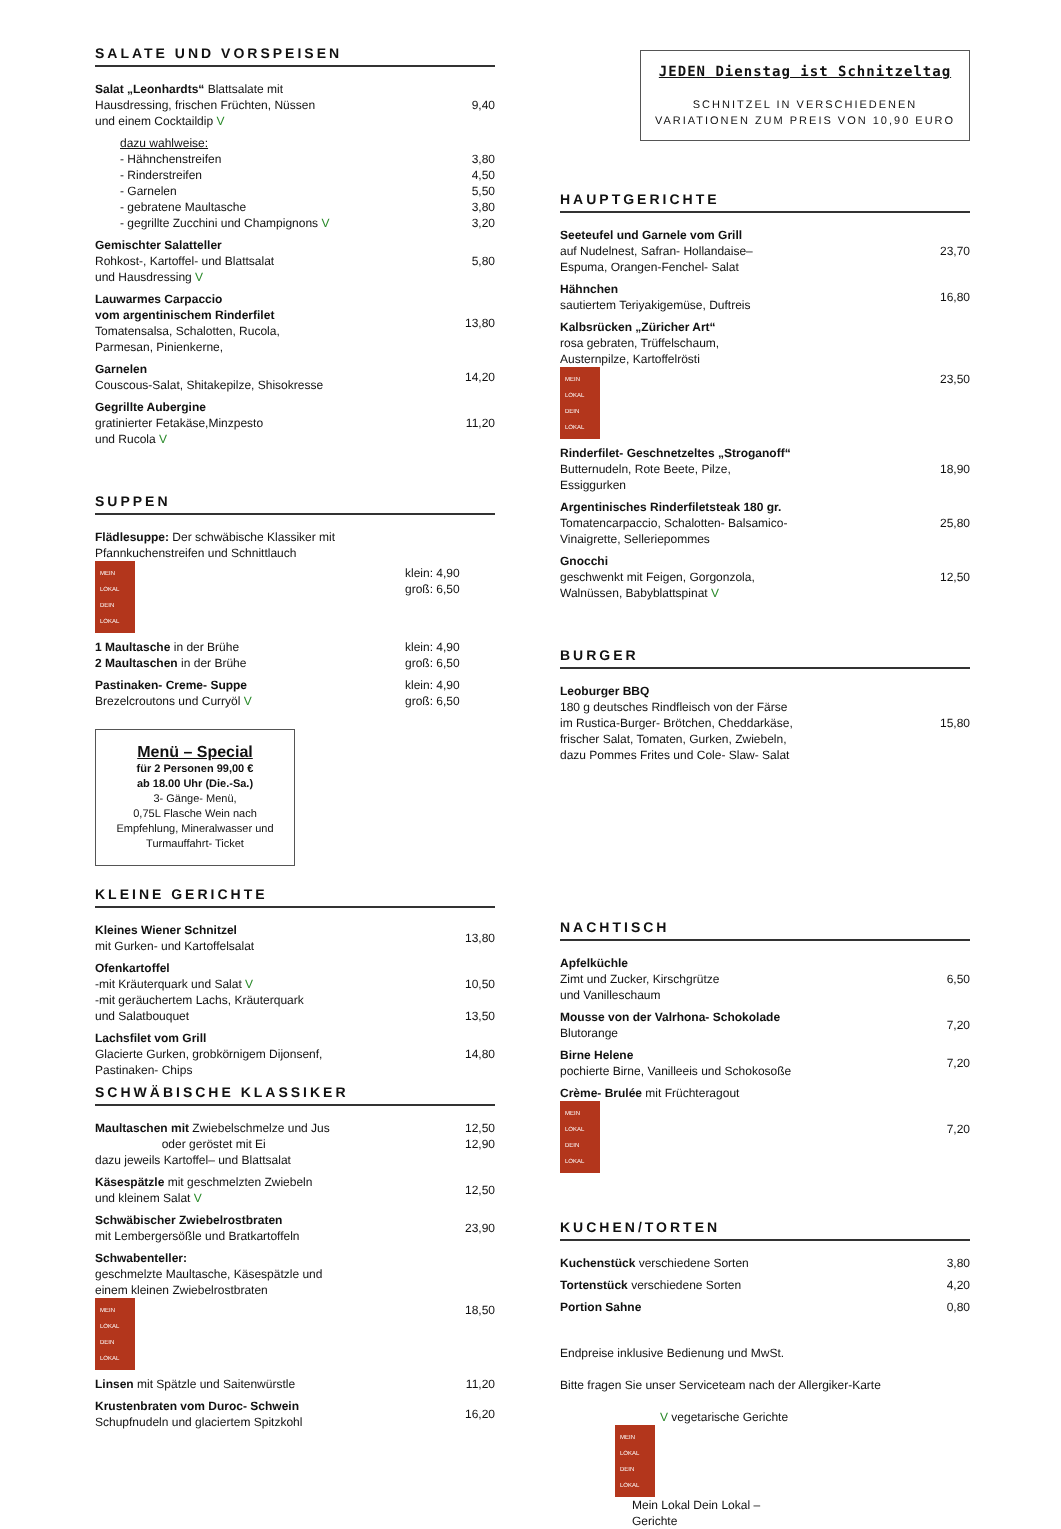SALATE UND VORSPEISEN
Salat „Leonhardts“ Blattsalate mit
Hausdressing, frischen Früchten, Nüssen
und einem Cocktaildip V
9,40
dazu wahlweise:
- Hähnchenstreifen
- Rinderstreifen
- Garnelen
- gebratene Maultasche
- gegrillte Zucchini und Champignons V
3,80
4,50
5,50
3,80
3,20
Gemischter Salatteller
Rohkost-, Kartoffel- und Blattsalat
und Hausdressing V
5,80
Lauwarmes Carpaccio
vom argentinischem Rinderfilet
Tomatensalsa, Schalotten, Rucola,
Parmesan, Pinienkerne,
13,80
Garnelen
Couscous-Salat, Shitakepilze, Shisokresse
14,20
Gegrillte Aubergine
gratinierter Fetakäse,Minzpesto
und Rucola V
11,20
SUPPEN
Flädlesuppe: Der schwäbische Klassiker mit
Pfannkuchenstreifen und Schnittlauch
MEIN LOKAL DEIN LOKAL
klein: 4,90
groß: 6,50
1 Maultasche in der Brühe
2 Maultaschen in der Brühe
klein: 4,90
groß: 6,50
Pastinaken- Creme- Suppe
Brezelcroutons und Curryöl V
klein: 4,90
groß: 6,50
Menü – Special
für 2 Personen 99,00 €
ab 18.00 Uhr (Die.-Sa.)
3- Gänge- Menü,
0,75L Flasche Wein nach Empfehlung, Mineralwasser und Turmauffahrt- Ticket
KLEINE GERICHTE
Kleines Wiener Schnitzel
mit Gurken- und Kartoffelsalat
13,80
Ofenkartoffel
-mit Kräuterquark und Salat V
-mit geräuchertem Lachs, Kräuterquark
und Salatbouquet
10,50
13,50
Lachsfilet vom Grill
Glacierte Gurken, grobkörnigem Dijonsenf,
Pastinaken- Chips
14,80
SCHWÄBISCHE KLASSIKER
Maultaschen mit Zwiebelschmelze und Jus
oder geröstet mit Ei
dazu jeweils Kartoffel– und Blattsalat
12,50
12,90
Käsespätzle mit geschmelzten Zwiebeln
und kleinem Salat V
12,50
Schwäbischer Zwiebelrostbraten
mit Lembergersößle und Bratkartoffeln
23,90
Schwabenteller:
geschmelzte Maultasche, Käsespätzle und
einem kleinen Zwiebelrostbraten
MEIN LOKAL DEIN LOKAL
18,50
Linsen mit Spätzle und Saitenwürstle
11,20
Krustenbraten vom Duroc- Schwein
Schupfnudeln und glaciertem Spitzkohl
16,20
JEDEN Dienstag ist Schnitzeltag
SCHNITZEL IN VERSCHIEDENEN VARIATIONEN ZUM PREIS VON 10,90 EURO
HAUPTGERICHTE
Seeteufel und Garnele vom Grill
auf Nudelnest, Safran- Hollandaise–
Espuma, Orangen-Fenchel- Salat
23,70
Hähnchen
sautiertem Teriyakigemüse, Duftreis
16,80
Kalbsrücken „Züricher Art“
rosa gebraten, Trüffelschaum,
Austernpilze, Kartoffelrösti
MEIN LOKAL DEIN LOKAL
23,50
Rinderfilet- Geschnetzeltes „Stroganoff“
Butternudeln, Rote Beete, Pilze,
Essiggurken
18,90
Argentinisches Rinderfiletsteak 180 gr.
Tomatencarpaccio, Schalotten- Balsamico-
Vinaigrette, Selleriepommes
25,80
Gnocchi
geschwenkt mit Feigen, Gorgonzola,
Walnüssen, Babyblattspinat V
12,50
BURGER
Leoburger BBQ
180 g deutsches Rindfleisch von der Färse
im Rustica-Burger- Brötchen, Cheddarkäse,
frischer Salat, Tomaten, Gurken, Zwiebeln,
dazu Pommes Frites und Cole- Slaw- Salat
15,80
NACHTISCH
Apfelküchle
Zimt und Zucker, Kirschgrütze
und Vanilleschaum
6,50
Mousse von der Valrhona- Schokolade
Blutorange
7,20
Birne Helene
pochierte Birne, Vanilleeis und Schokosoße
7,20
Crème- Brulée mit Früchteragout
MEIN LOKAL DEIN LOKAL
7,20
KUCHEN/TORTEN
Kuchenstück verschiedene Sorten
3,80
Tortenstück verschiedene Sorten
4,20
Portion Sahne 0,80
Endpreise inklusive Bedienung und MwSt.
Bitte fragen Sie unser Serviceteam nach der Allergiker-Karte
V vegetarische Gerichte
MEIN LOKAL DEIN LOKAL
Mein Lokal Dein Lokal –
Gerichte